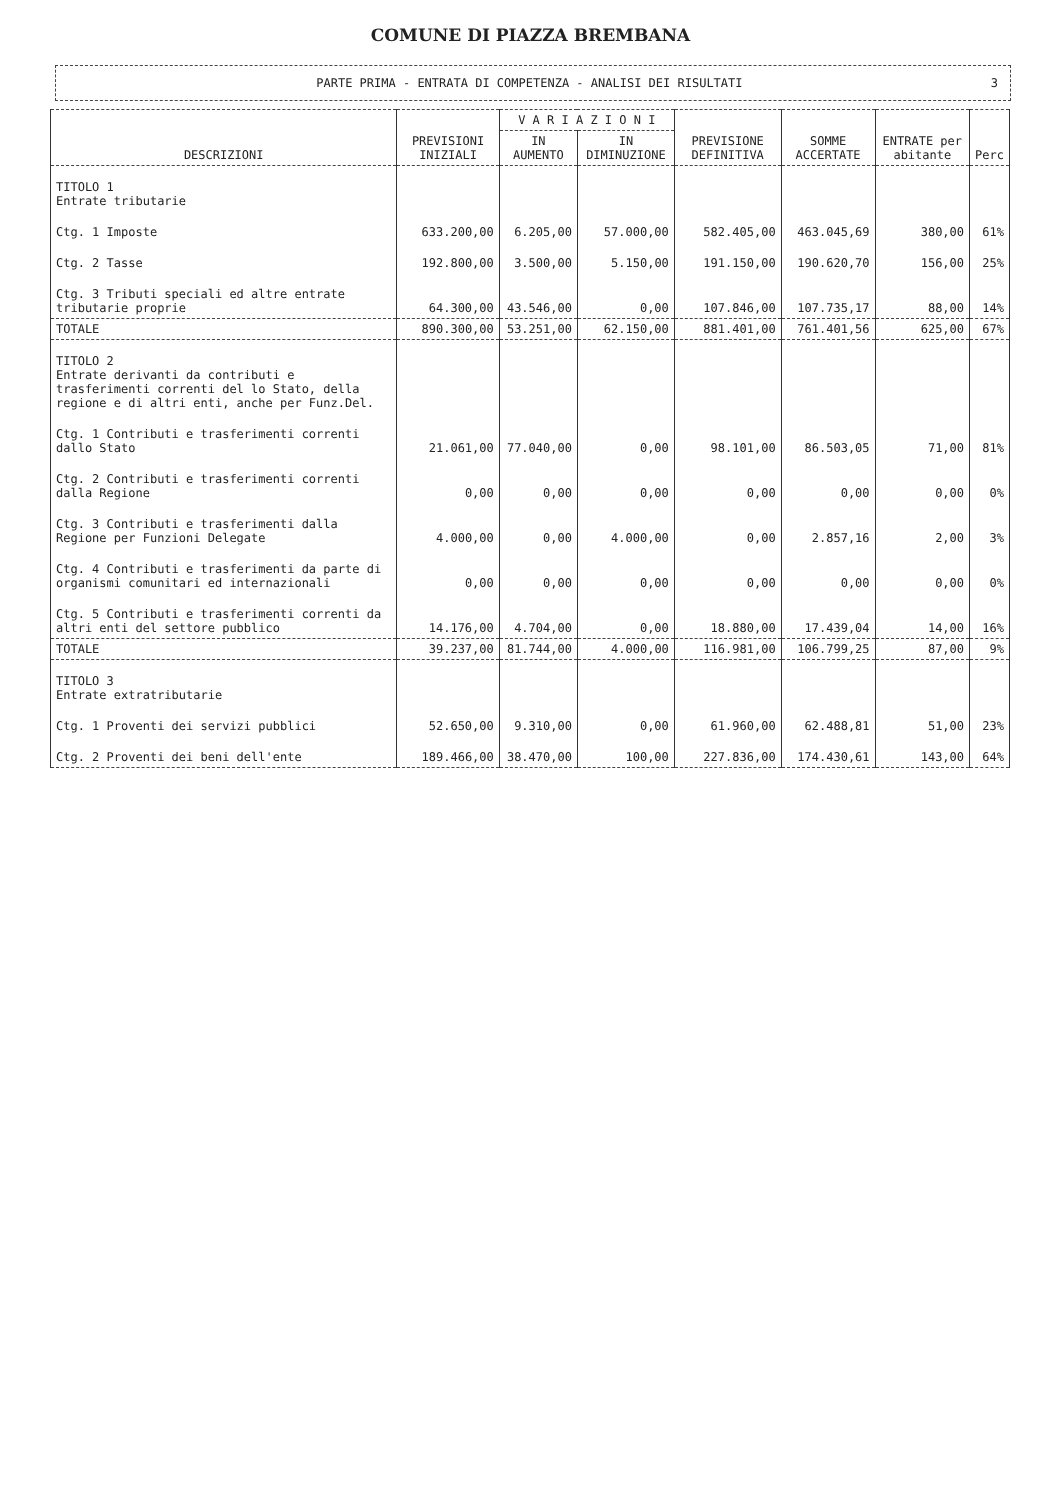COMUNE DI PIAZZA BREMBANA
PARTE PRIMA - ENTRATA DI COMPETENZA - ANALISI DEI RISULTATI 3
| DESCRIZIONI | PREVISIONI INIZIALI | V A R I A Z I O N I | | PREVISIONE DEFINITIVA | SOMME ACCERTATE | ENTRATE per abitante | Perc |
| --- | --- | --- | --- | --- | --- | --- | --- |
| | | IN AUMENTO | IN DIMINUZIONE | | | | |
| TITOLO 1 Entrate tributarie | | | | | | | |
| Ctg. 1 Imposte | 633.200,00 | 6.205,00 | 57.000,00 | 582.405,00 | 463.045,69 | 380,00 | 61% |
| Ctg. 2 Tasse | 192.800,00 | 3.500,00 | 5.150,00 | 191.150,00 | 190.620,70 | 156,00 | 25% |
| Ctg. 3 Tributi speciali ed altre entrate tributarie proprie | 64.300,00 | 43.546,00 | 0,00 | 107.846,00 | 107.735,17 | 88,00 | 14% |
| TOTALE | 890.300,00 | 53.251,00 | 62.150,00 | 881.401,00 | 761.401,56 | 625,00 | 67% |
| TITOLO 2 Entrate derivanti da contributi e trasferimenti correnti del lo Stato, della regione e di altri enti, anche per Funz.Del. | | | | | | | |
| Ctg. 1 Contributi e trasferimenti correnti dallo Stato | 21.061,00 | 77.040,00 | 0,00 | 98.101,00 | 86.503,05 | 71,00 | 81% |
| Ctg. 2 Contributi e trasferimenti correnti dalla Regione | 0,00 | 0,00 | 0,00 | 0,00 | 0,00 | 0,00 | 0% |
| Ctg. 3 Contributi e trasferimenti dalla Regione per Funzioni Delegate | 4.000,00 | 0,00 | 4.000,00 | 0,00 | 2.857,16 | 2,00 | 3% |
| Ctg. 4 Contributi e trasferimenti da parte di organismi comunitari ed internazionali | 0,00 | 0,00 | 0,00 | 0,00 | 0,00 | 0,00 | 0% |
| Ctg. 5 Contributi e trasferimenti correnti da altri enti del settore pubblico | 14.176,00 | 4.704,00 | 0,00 | 18.880,00 | 17.439,04 | 14,00 | 16% |
| TOTALE | 39.237,00 | 81.744,00 | 4.000,00 | 116.981,00 | 106.799,25 | 87,00 | 9% |
| TITOLO 3 Entrate extratributarie | | | | | | | |
| Ctg. 1 Proventi dei servizi pubblici | 52.650,00 | 9.310,00 | 0,00 | 61.960,00 | 62.488,81 | 51,00 | 23% |
| Ctg. 2 Proventi dei beni dell'ente | 189.466,00 | 38.470,00 | 100,00 | 227.836,00 | 174.430,61 | 143,00 | 64% |